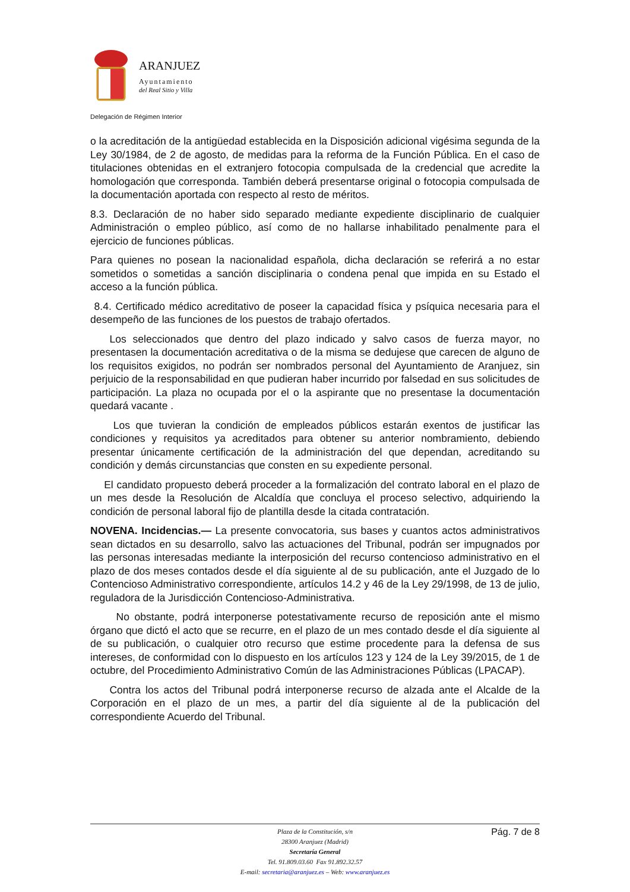ARANJUEZ
Ayuntamiento
del Real Sitio y Villa
Delegación de Régimen Interior
o la acreditación de la antigüedad establecida en la Disposición adicional vigésima segunda de la Ley 30/1984, de 2 de agosto, de medidas para la reforma de la Función Pública. En el caso de titulaciones obtenidas en el extranjero fotocopia compulsada de la credencial que acredite la homologación que corresponda. También deberá presentarse original o fotocopia compulsada de la documentación aportada con respecto al resto de méritos.
8.3. Declaración de no haber sido separado mediante expediente disciplinario de cualquier Administración o empleo público, así como de no hallarse inhabilitado penalmente para el ejercicio de funciones públicas.
Para quienes no posean la nacionalidad española, dicha declaración se referirá a no estar sometidos o sometidas a sanción disciplinaria o condena penal que impida en su Estado el acceso a la función pública.
8.4. Certificado médico acreditativo de poseer la capacidad física y psíquica necesaria para el desempeño de las funciones de los puestos de trabajo ofertados.
Los seleccionados que dentro del plazo indicado y salvo casos de fuerza mayor, no presentasen la documentación acreditativa o de la misma se dedujese que carecen de alguno de los requisitos exigidos, no podrán ser nombrados personal del Ayuntamiento de Aranjuez, sin perjuicio de la responsabilidad en que pudieran haber incurrido por falsedad en sus solicitudes de participación. La plaza no ocupada por el o la aspirante que no presentase la documentación quedará vacante .
Los que tuvieran la condición de empleados públicos estarán exentos de justificar las condiciones y requisitos ya acreditados para obtener su anterior nombramiento, debiendo presentar únicamente certificación de la administración del que dependan, acreditando su condición y demás circunstancias que consten en su expediente personal.
El candidato propuesto deberá proceder a la formalización del contrato laboral en el plazo de un mes desde la Resolución de Alcaldía que concluya el proceso selectivo, adquiriendo la condición de personal laboral fijo de plantilla desde la citada contratación.
NOVENA. Incidencias.— La presente convocatoria, sus bases y cuantos actos administrativos sean dictados en su desarrollo, salvo las actuaciones del Tribunal, podrán ser impugnados por las personas interesadas mediante la interposición del recurso contencioso administrativo en el plazo de dos meses contados desde el día siguiente al de su publicación, ante el Juzgado de lo Contencioso Administrativo correspondiente, artículos 14.2 y 46 de la Ley 29/1998, de 13 de julio, reguladora de la Jurisdicción Contencioso-Administrativa.
No obstante, podrá interponerse potestativamente recurso de reposición ante el mismo órgano que dictó el acto que se recurre, en el plazo de un mes contado desde el día siguiente al de su publicación, o cualquier otro recurso que estime procedente para la defensa de sus intereses, de conformidad con lo dispuesto en los artículos 123 y 124 de la Ley 39/2015, de 1 de octubre, del Procedimiento Administrativo Común de las Administraciones Públicas (LPACAP).
Contra los actos del Tribunal podrá interponerse recurso de alzada ante el Alcalde de la Corporación en el plazo de un mes, a partir del día siguiente al de la publicación del correspondiente Acuerdo del Tribunal.
Pág. 7 de 8
Plaza de la Constitución, s/n
28300 Aranjuez (Madrid)
Secretaría General
Tel. 91.809.03.60 Fax 91.892.32.57
E-mail: secretaria@aranjuez.es – Web: www.aranjuez.es